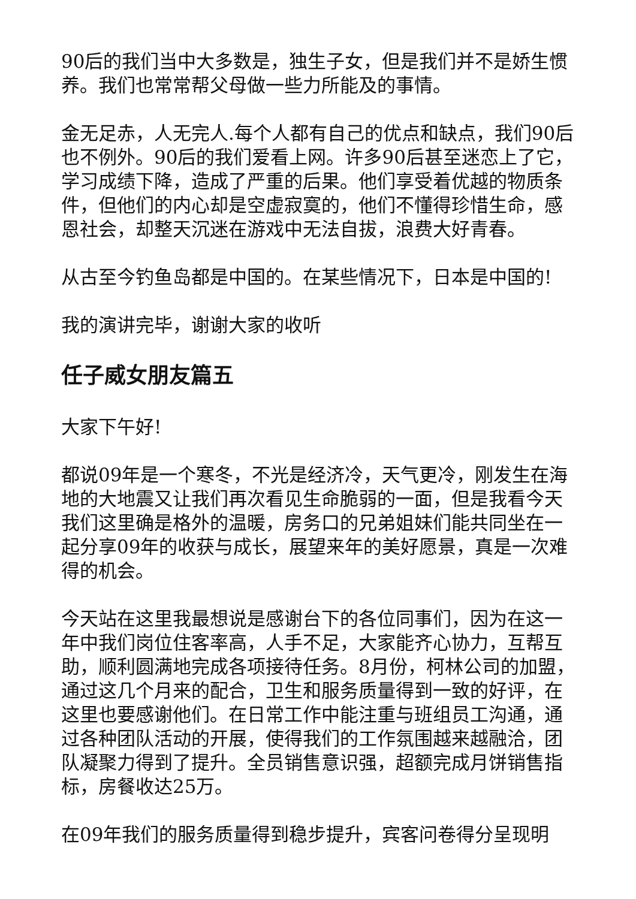90后的我们当中大多数是，独生子女，但是我们并不是娇生惯养。我们也常常帮父母做一些力所能及的事情。
金无足赤，人无完人.每个人都有自己的优点和缺点，我们90后也不例外。90后的我们爱看上网。许多90后甚至迷恋上了它，学习成绩下降，造成了严重的后果。他们享受着优越的物质条件，但他们的内心却是空虚寂寞的，他们不懂得珍惜生命，感恩社会，却整天沉迷在游戏中无法自拔，浪费大好青春。
从古至今钓鱼岛都是中国的。在某些情况下，日本是中国的!
我的演讲完毕，谢谢大家的收听
任子威女朋友篇五
大家下午好!
都说09年是一个寒冬，不光是经济冷，天气更冷，刚发生在海地的大地震又让我们再次看见生命脆弱的一面，但是我看今天我们这里确是格外的温暖，房务口的兄弟姐妹们能共同坐在一起分享09年的收获与成长，展望来年的美好愿景，真是一次难得的机会。
今天站在这里我最想说是感谢台下的各位同事们，因为在这一年中我们岗位住客率高，人手不足，大家能齐心协力，互帮互助，顺利圆满地完成各项接待任务。8月份，柯林公司的加盟，通过这几个月来的配合，卫生和服务质量得到一致的好评，在这里也要感谢他们。在日常工作中能注重与班组员工沟通，通过各种团队活动的开展，使得我们的工作氛围越来越融洽，团队凝聚力得到了提升。全员销售意识强，超额完成月饼销售指标，房餐收达25万。
在09年我们的服务质量得到稳步提升，宾客问卷得分呈现明